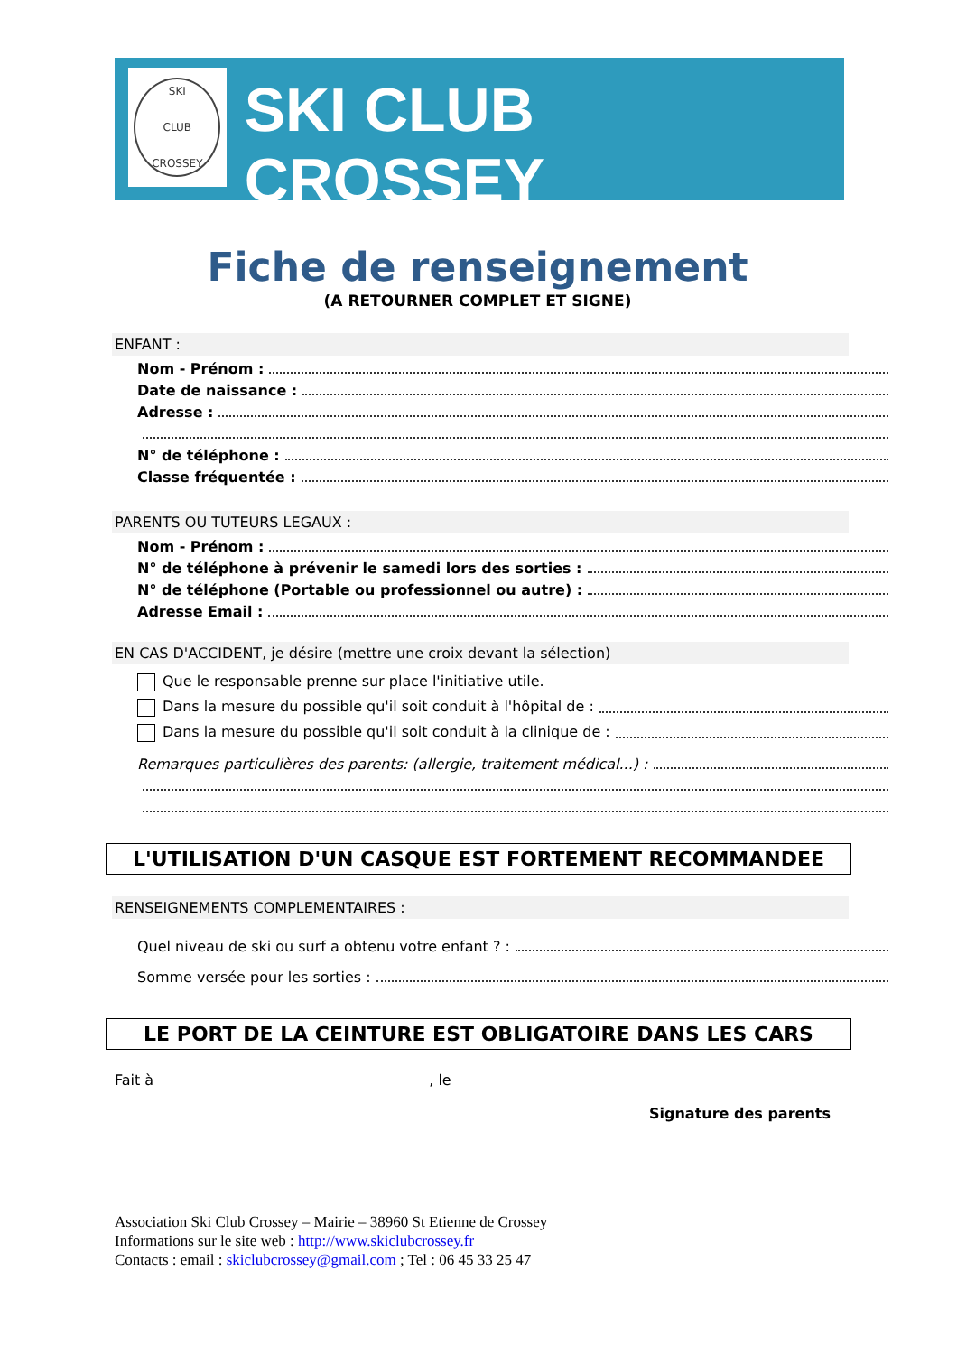SKI
CLUB
CROSSEY
SKI CLUB CROSSEY
Fiche de renseignement
(A RETOURNER COMPLET ET SIGNE)
ENFANT :
Nom - Prénom :
Date de naissance :
Adresse :
N° de téléphone :
Classe fréquentée :
PARENTS OU TUTEURS LEGAUX :
Nom - Prénom :
N° de téléphone à prévenir le samedi lors des sorties :
N° de téléphone (Portable ou professionnel ou autre) :
Adresse Email :
EN CAS D'ACCIDENT, je désire (mettre une croix devant la sélection)
Que le responsable prenne sur place l'initiative utile.
Dans la mesure du possible qu'il soit conduit à l'hôpital de :
Dans la mesure du possible qu'il soit conduit à la clinique de :
Remarques particulières des parents: (allergie, traitement médical...) :
L'UTILISATION D'UN CASQUE EST FORTEMENT RECOMMANDEE
RENSEIGNEMENTS COMPLEMENTAIRES :
Quel niveau de ski ou surf a obtenu votre enfant ? :
Somme versée pour les sorties :
LE PORT DE LA CEINTURE EST OBLIGATOIRE DANS LES CARS
Fait à , le
Signature des parents
Association Ski Club Crossey – Mairie – 38960 St Etienne de Crossey
Informations sur le site web : http://www.skiclubcrossey.fr
Contacts : email : skiclubcrossey@gmail.com ; Tel : 06 45 33 25 47